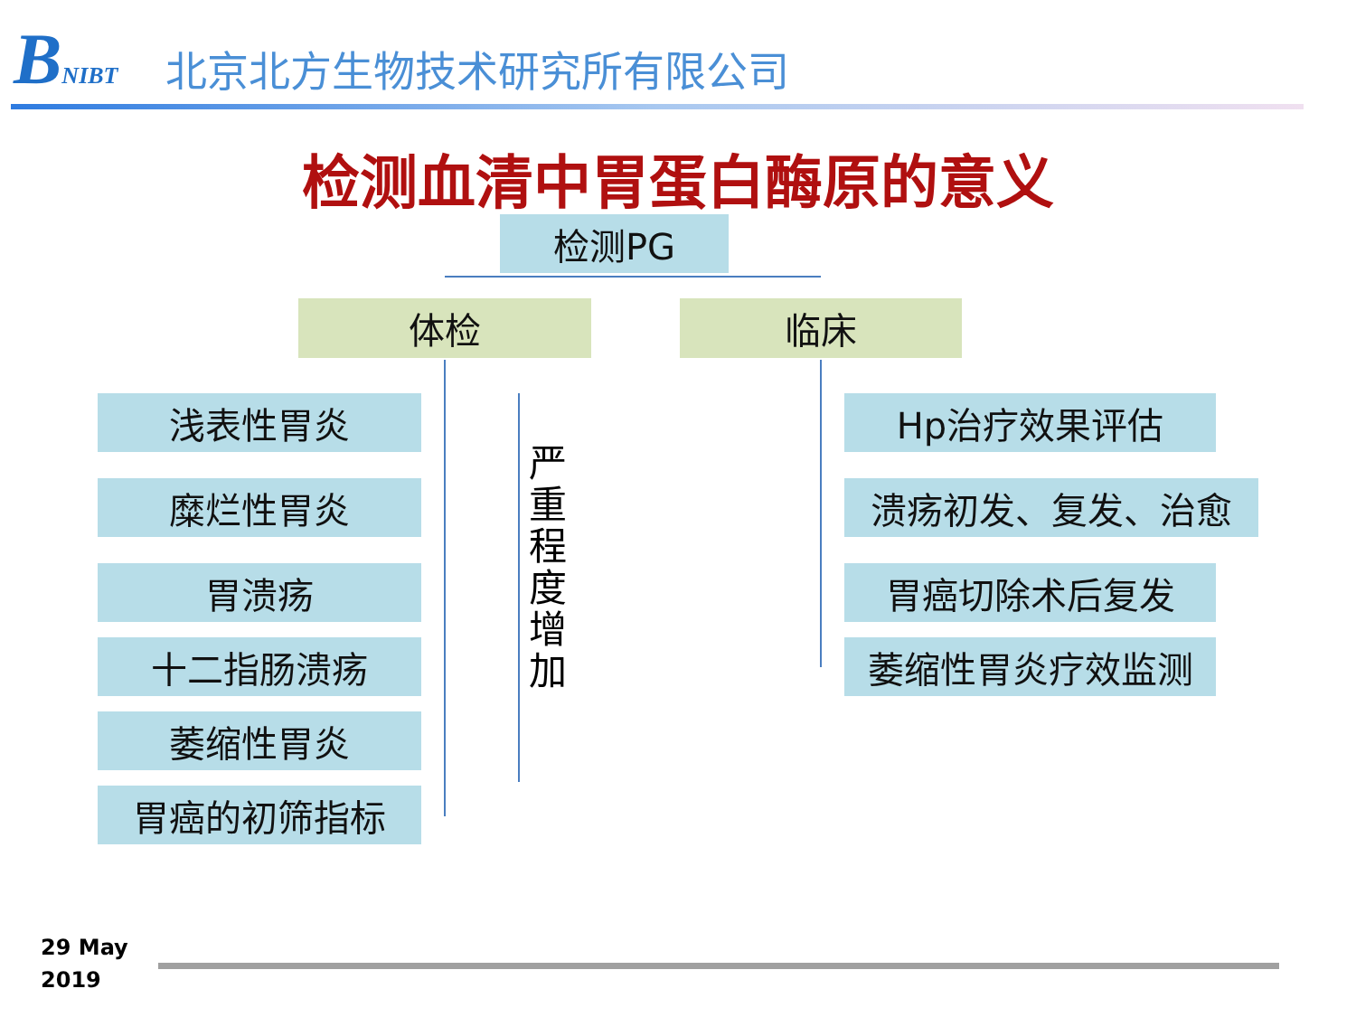BNIBT
北京北方生物技术研究所有限公司
检测血清中胃蛋白酶原的意义
检测PG
体检 临床
浅表性胃炎
糜烂性胃炎
胃溃疡
十二指肠溃疡
萎缩性胃炎
胃癌的初筛指标
严重程度增加
Hp治疗效果评估
溃疡初发、复发、治愈
胃癌切除术后复发
萎缩性胃炎疗效监测
29 May
2019